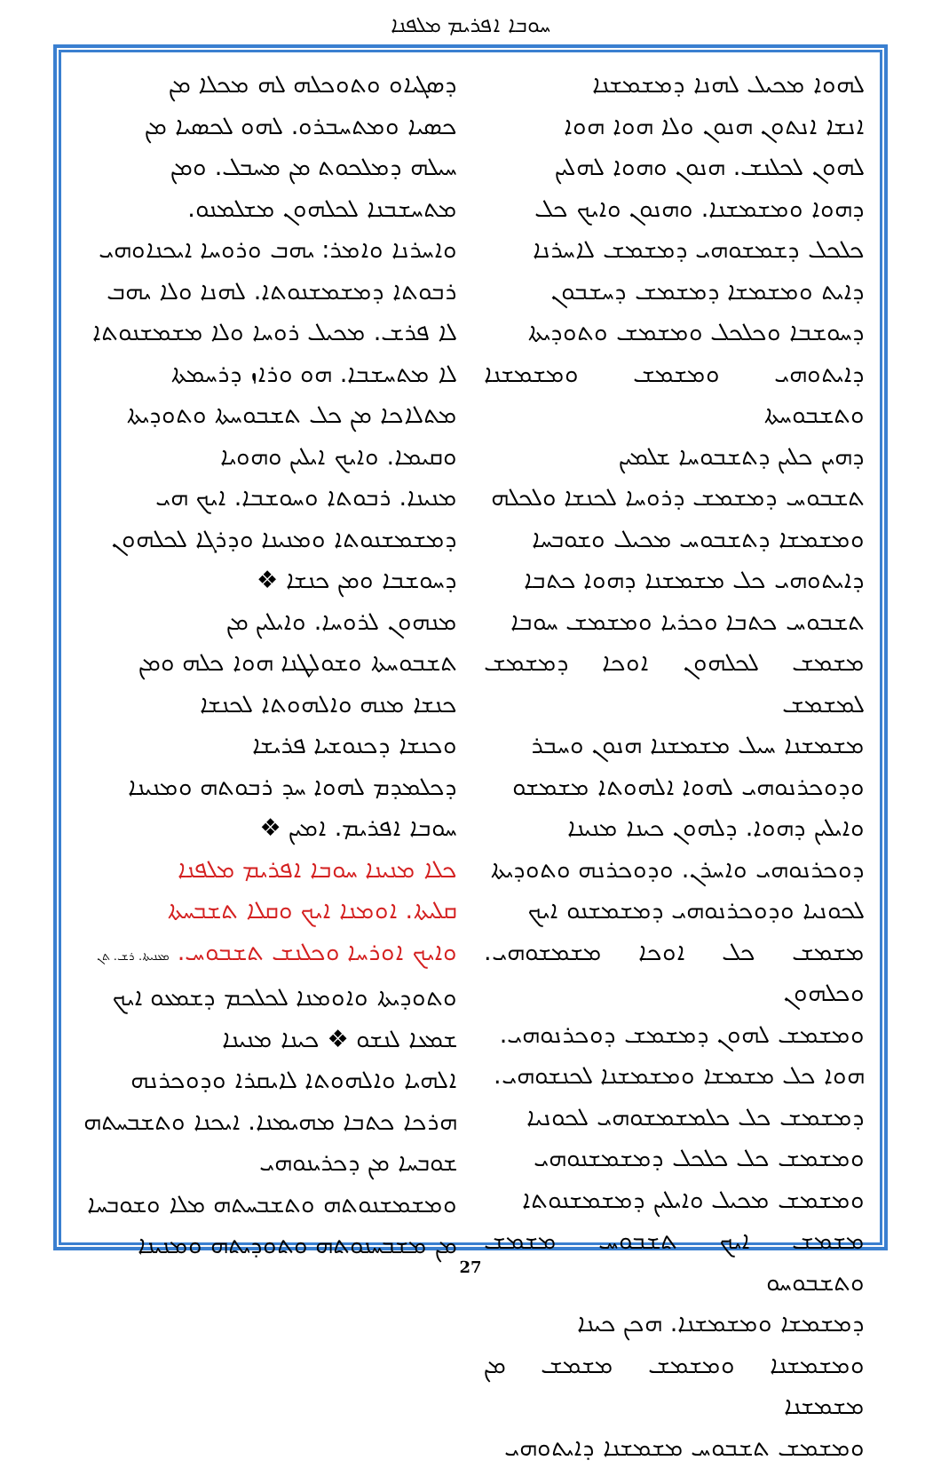ܚܘܒܐ ܐܦܪܝܡ ܡܠܦܢܐ
ܕܣܓܝܐܘ ܘܬܘܟܠܗ ܠܗ ܡܟܠܐ ܡܢ
ܟܣܝܐ ܘܡܬܚܒܪܘ. ܠܗܘ ܠܟܣܝܐ ܡܢ
ܚܝܠܗ ܕܡܠܟܘܬ ܡܢ ܡܚܒܠ. ܘܡܢ
ܡܬܚܫܒܢܐ ܠܟܠܗܘܢ ܡܫܠܡܢܘ.
ܘܐܚܪܢܐ ܘܐܡܪ: ܝܗܒ ܘܪܘܚܐ ܐܝܟܢܐܘܗܝ
ܪܒܘܬܐ ܕܡܫܡܫܢܘܬܐ. ܠܗܢܐ ܘܠܐ ܝܗܒ
ܠܐ ܦܪܫ. ܡܟܝܠ ܪܘܚܐ ܘܠܐ ܡܫܡܫܢܘܬܐ
ܠܐ ܡܬܚܫܒܐ. ܗܘ ܘܪܐܙ ܕܪܚܡܬܐ
ܡܬܠܐܟܐ ܡܢ ܟܠ ܬܫܒܘܚܬܐ ܘܬܘܕܝܬܐ
ܘܩܝܡܐ. ܘܐܝܟ ܐܝܠܝܢ ܘܗܘܝܐ
ܡܢܝܢܐ. ܪܒܘܬܐ ܘܚܘܫܒܐ. ܐܝܟ ܗܝ
ܕܡܫܡܫܢܘܬܐ ܘܡܢܝܢܐ ܘܕܪܓܐ ܠܟܠܗܘܢ
ܕܚܘܫܒܐ ܘܡܢ ܟܢܫܐ ❖
ܡܢܗܘܢ ܠܪܘܚܐ. ܘܐܝܠܝܢ ܡܢ
ܬܫܒܘܚܬܐ ܘܫܘܠܛܢܐ ܗܘܐ ܟܠܗ ܘܡܢ
ܟܢܫܐ ܡܢܗ ܘܐܠܗܘܬܐ ܠܟܢܫܐ
ܘܟܢܫܐ ܕܟܢܘܫܝܐ ܦܪܝܫܐ
ܕܟܠܡܕܡ ܠܗܘܐ ܚܕ ܪܒܘܬܗ ܘܡܢܝܢܐ
ܚܘܒܐ ܐܦܪܝܡ. ܐܡܝܢ ❖
ܟܠܐ ܡܢܝܢܐ ܚܘܒܐ ܐܦܪܝܡ ܡܠܦܢܐ
ܩܠܝܬܐ. ܐܘܡܢܐ ܐܝܟ ܘܩܠܐ ܬܫܒܚܬܐ
ܘܐܝܟ ܐܘܪܚܐ ܘܟܠܢܫ ܬܫܒܘܚ. ܡܥܢܝܬܐ. ܪܫ. ܬܢ
ܘܬܘܕܝܬܐ ܘܐܘܡܢܐ ܠܟܠܟܡ ܕܫܡܥܘ ܐܝܟ
ܫܡܥܐ ܠܢܫܘ ❖ ܟܝܢܐ ܡܢܝܢܐ
ܐܠܗܝܐ ܘܐܠܗܘܬܐ ܠܐܝܩܪܐ ܘܕܘܟܪܢܗ
ܗܪܟܐ ܟܬܒܐ ܡܗܝܡܢܐ. ܐܝܟܢܐ ܘܬܫܒܚܬܗ
ܫܘܒܚܐ ܡܢ ܕܟܪܝܢܘܗܝ
ܘܡܫܡܫܢܘܬܗ ܘܬܫܒܚܬܗ ܡܠܐ ܘܫܘܒܚܐ
ܡܢ ܡܫܒܚܢܘܬܗ ܘܬܘܕܝܬܗ ܘܡܢܝܢܐ
ܠܗܘܐ ܡܟܝܠ ܠܗܢܐ ܕܡܫܡܫܢܐ
ܐܢܫܐ ܐܢܬܘܢ ܗܢܘܢ ܘܠܐ ܗܘܐ ܗܘܐ
ܠܗܘܢ ܠܟܠܢܫ. ܗܢܘܢ ܘܗܘܐ ܠܗܠܝܢ
ܕܗܘܐ ܘܡܫܡܫܢܐ. ܘܗܢܘܢ ܘܐܝܟ ܟܠ
ܟܠܟܠ ܕܫܡܫܘܗܝ ܕܡܫܡܫ ܠܐܚܪܢܐ
ܕܐܝܬ ܘܡܫܡܫܐ ܕܡܫܡܫ ܕܚܫܒܘܢ
ܕܚܘܫܒܐ ܘܟܠܟܠ ܘܡܫܡܫ ܘܬܘܕܝܬܐ
ܕܐܝܬܘܗܝ ܘܡܫܡܫ ܘܡܫܡܫܢܐ ܘܬܫܒܘܚܬܐ
ܕܗܝܢ ܟܠܝܢ ܕܬܫܒܘܚܐ ܫܠܡܝܢ
ܬܫܒܘܚ ܕܡܫܡܫ ܕܪܘܚܐ ܠܟܢܫܐ ܘܠܟܠܗ
ܘܡܫܡܫܐ ܕܬܫܒܘܚ ܡܟܝܠ ܘܫܘܒܚܐ
ܕܐܝܬܘܗܝ ܟܠ ܡܫܡܫܢܐ ܕܗܘܐ ܟܬܒܐ
ܬܫܒܘܚ ܟܬܒܐ ܘܟܪܝܐ ܘܡܫܡܫ ܚܘܒܐ
ܡܫܡܫ ܠܟܠܗܘܢ ܐܘܟܐ ܕܡܫܡܫ ܠܡܫܡܫ
ܡܫܡܫܢܐ ܚܝܠ ܡܫܡܫܢܐ ܗܢܘܢ ܘܚܒܪ
ܘܕܘܟܪܢܘܗܝ ܠܗܘܐ ܐܠܗܘܬܐ ܡܫܡܫܘ
ܘܐܝܠܝܢ ܕܗܘܐ. ܕܠܗܘܢ ܟܝܢܐ ܡܢܝܢܐ
ܕܘܟܪܢܘܗܝ ܘܐܚܪܢ. ܘܕܘܟܪܢܗ ܘܬܘܕܝܬܐ
ܠܟܘܢܝܐ ܘܕܘܟܪܢܘܗܝ ܕܡܫܡܫܢܘ ܐܝܟ
ܡܫܡܫ ܟܠ ܐܘܟܐ ܡܫܡܫܘܗܝ. ܘܟܠܗܘܢ
ܘܡܫܡܫ ܠܗܘܢ ܕܡܫܡܫ ܕܘܟܪܢܘܗܝ.
ܗܘܐ ܟܠ ܡܫܡܫܐ ܘܡܫܡܫܢܐ ܠܟܢܫܘܗܝ.
ܕܡܫܡܫ ܟܠ ܟܠܡܫܡܫܘܗܝ ܠܟܘܢܝܐ
ܘܡܫܡܫ ܟܠ ܟܠܟܠ ܕܡܫܡܫܢܘܗܝ
ܘܡܫܡܫ ܡܟܝܠ ܘܐܝܠܝܢ ܕܡܫܡܫܢܘܬܐ
ܡܫܡܫ ܐܝܟ ܬܫܒܘܚ ܡܫܡܫ ܘܬܫܒܘܚܘ
ܕܡܫܡܫܐ ܘܡܫܡܫܢܐ. ܗܟܢ ܟܝܢܐ
ܘܡܫܡܫܢܐ ܘܡܫܡܫ ܡܫܡܫ ܡܢ ܡܫܡܫܢܐ
ܘܡܫܡܫ ܬܫܒܘܚ ܡܫܡܫܢܐ ܕܐܝܬܘܗܝ
27